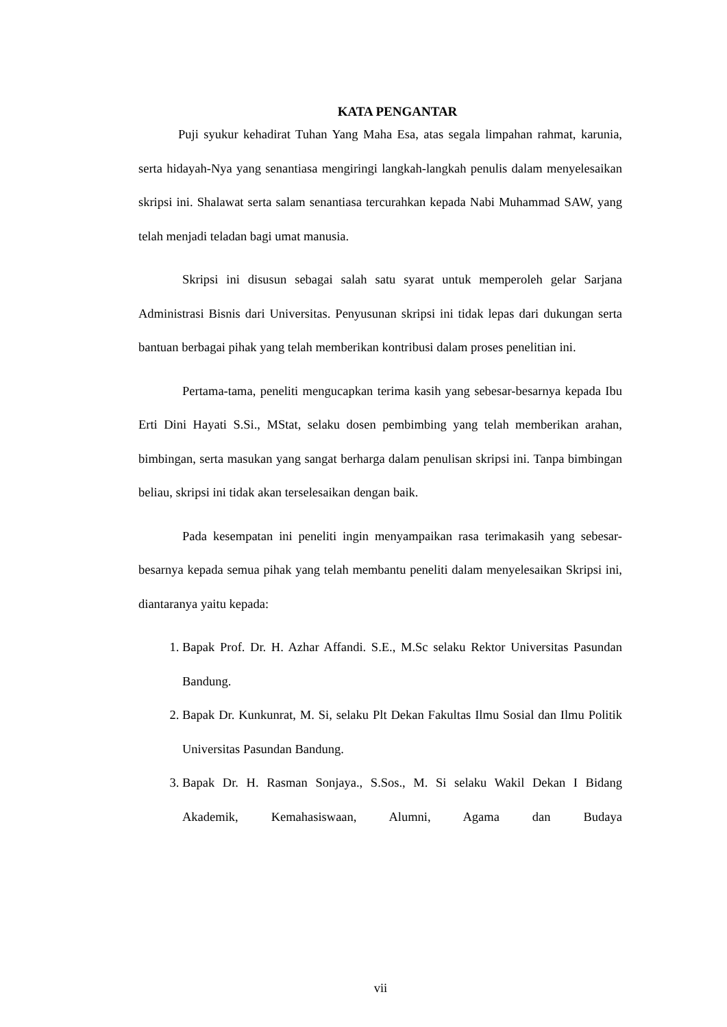KATA PENGANTAR
Puji syukur kehadirat Tuhan Yang Maha Esa, atas segala limpahan rahmat, karunia, serta hidayah-Nya yang senantiasa mengiringi langkah-langkah penulis dalam menyelesaikan skripsi ini. Shalawat serta salam senantiasa tercurahkan kepada Nabi Muhammad SAW, yang telah menjadi teladan bagi umat manusia.
Skripsi ini disusun sebagai salah satu syarat untuk memperoleh gelar Sarjana Administrasi Bisnis dari Universitas. Penyusunan skripsi ini tidak lepas dari dukungan serta bantuan berbagai pihak yang telah memberikan kontribusi dalam proses penelitian ini.
Pertama-tama, peneliti mengucapkan terima kasih yang sebesar-besarnya kepada Ibu Erti Dini Hayati S.Si., MStat, selaku dosen pembimbing yang telah memberikan arahan, bimbingan, serta masukan yang sangat berharga dalam penulisan skripsi ini. Tanpa bimbingan beliau, skripsi ini tidak akan terselesaikan dengan baik.
Pada kesempatan ini peneliti ingin menyampaikan rasa terimakasih yang sebesar-besarnya kepada semua pihak yang telah membantu peneliti dalam menyelesaikan Skripsi ini, diantaranya yaitu kepada:
1. Bapak Prof. Dr. H. Azhar Affandi. S.E., M.Sc selaku Rektor Universitas Pasundan Bandung.
2. Bapak Dr. Kunkunrat, M. Si, selaku Plt Dekan Fakultas Ilmu Sosial dan Ilmu Politik Universitas Pasundan Bandung.
3. Bapak Dr. H. Rasman Sonjaya., S.Sos., M. Si selaku Wakil Dekan I Bidang Akademik, Kemahasiswaan, Alumni, Agama dan Budaya
vii